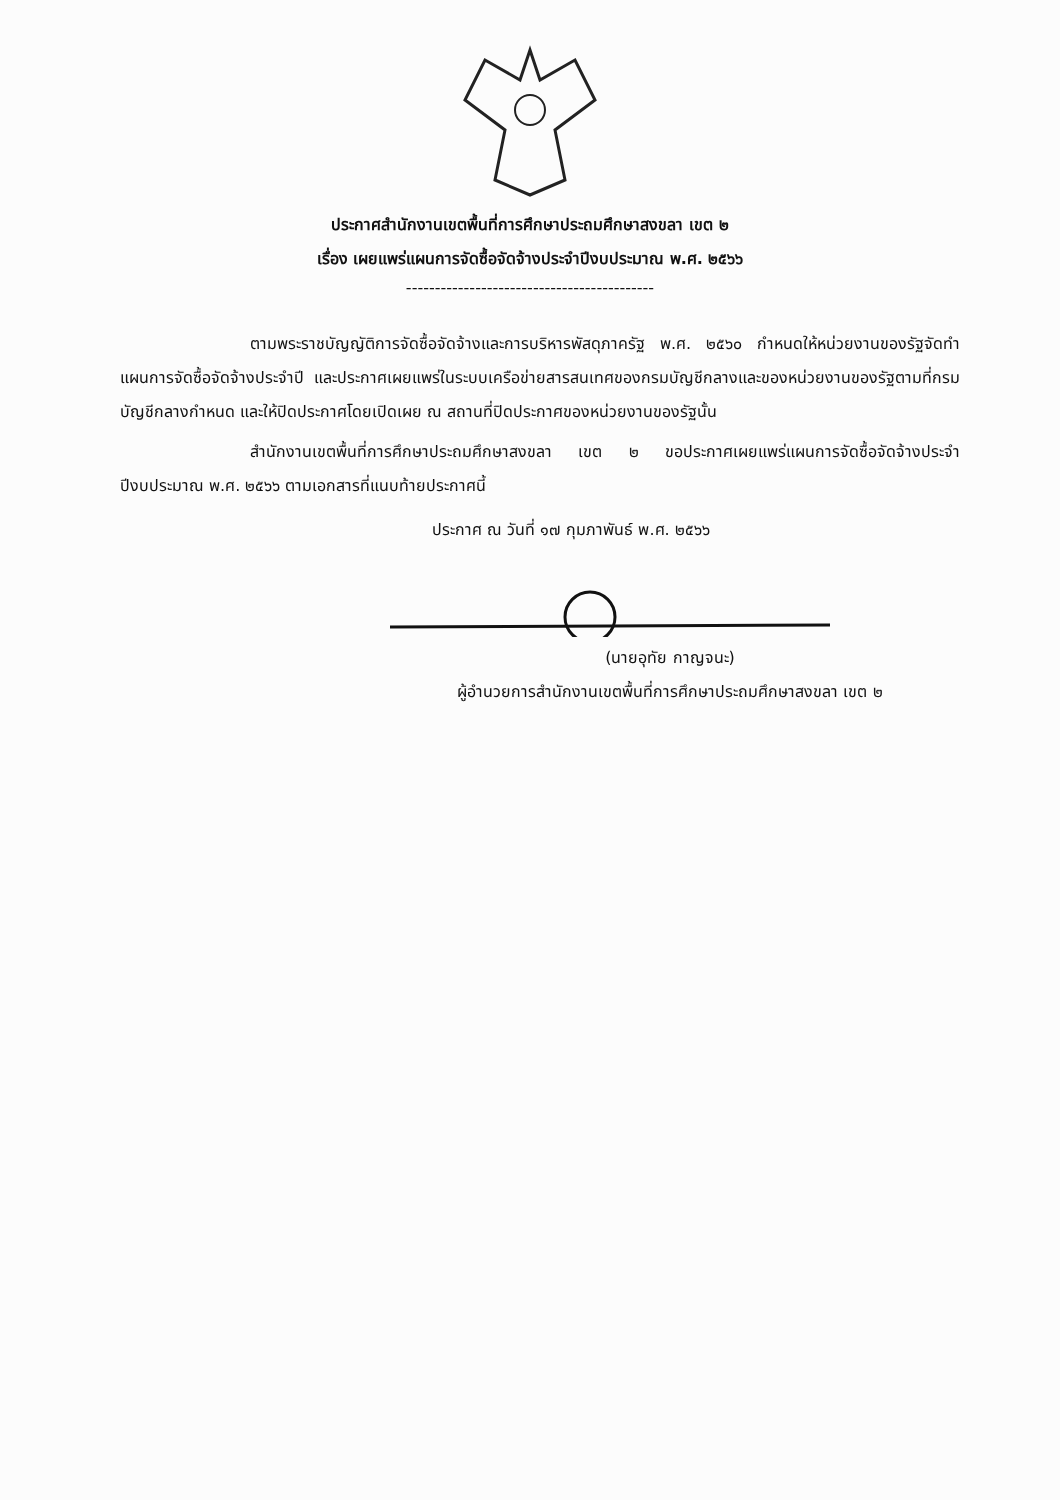ประกาศสำนักงานเขตพื้นที่การศึกษาประถมศึกษาสงขลา เขต ๒
เรื่อง เผยแพร่แผนการจัดซื้อจัดจ้างประจำปีงบประมาณ พ.ศ. ๒๕๖๖
-------------------------------------------
ตามพระราชบัญญัติการจัดซื้อจัดจ้างและการบริหารพัสดุภาครัฐ พ.ศ. ๒๕๖๐ กำหนดให้หน่วยงานของรัฐจัดทำแผนการจัดซื้อจัดจ้างประจำปี และประกาศเผยแพร่ในระบบเครือข่ายสารสนเทศของกรมบัญชีกลางและของหน่วยงานของรัฐตามที่กรมบัญชีกลางกำหนด และให้ปิดประกาศโดยเปิดเผย ณ สถานที่ปิดประกาศของหน่วยงานของรัฐนั้น
สำนักงานเขตพื้นที่การศึกษาประถมศึกษาสงขลา เขต ๒ ขอประกาศเผยแพร่แผนการจัดซื้อจัดจ้างประจำปีงบประมาณ พ.ศ. ๒๕๖๖ ตามเอกสารที่แนบท้ายประกาศนี้
ประกาศ ณ วันที่ ๑๗ กุมภาพันธ์ พ.ศ. ๒๕๖๖
(นายอุทัย กาญจนะ)
ผู้อำนวยการสำนักงานเขตพื้นที่การศึกษาประถมศึกษาสงขลา เขต ๒